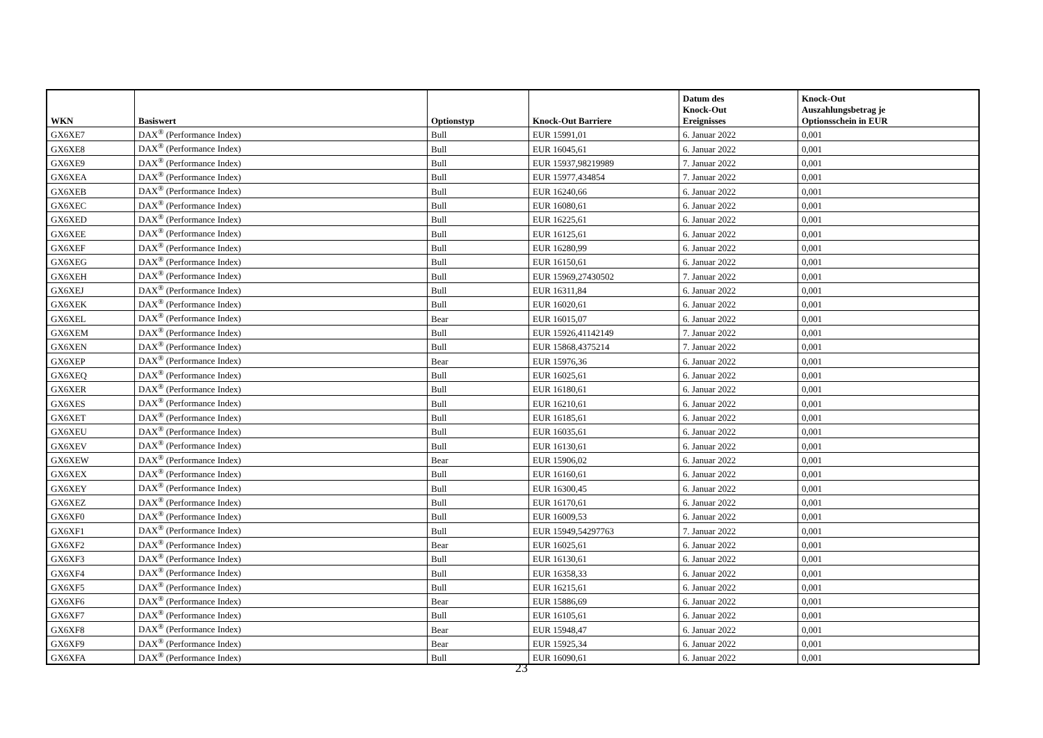| WKN | Basiswert | Optionstyp | Knock-Out Barriere | Datum des Knock-Out Ereignisses | Knock-Out Auszahlungsbetrag je Optionsschein in EUR |
| --- | --- | --- | --- | --- | --- |
| GX6XE7 | DAX<sup>®</sup> (Performance Index) | Bull | EUR 15991,01 | 6. Januar 2022 | 0,001 |
| GX6XE8 | DAX<sup>®</sup> (Performance Index) | Bull | EUR 16045,61 | 6. Januar 2022 | 0,001 |
| GX6XE9 | DAX<sup>®</sup> (Performance Index) | Bull | EUR 15937,98219989 | 7. Januar 2022 | 0,001 |
| GX6XEA | DAX<sup>®</sup> (Performance Index) | Bull | EUR 15977,434854 | 7. Januar 2022 | 0,001 |
| GX6XEB | DAX<sup>®</sup> (Performance Index) | Bull | EUR 16240,66 | 6. Januar 2022 | 0,001 |
| GX6XEC | DAX<sup>®</sup> (Performance Index) | Bull | EUR 16080,61 | 6. Januar 2022 | 0,001 |
| GX6XED | DAX<sup>®</sup> (Performance Index) | Bull | EUR 16225,61 | 6. Januar 2022 | 0,001 |
| GX6XEE | DAX<sup>®</sup> (Performance Index) | Bull | EUR 16125,61 | 6. Januar 2022 | 0,001 |
| GX6XEF | DAX<sup>®</sup> (Performance Index) | Bull | EUR 16280,99 | 6. Januar 2022 | 0,001 |
| GX6XEG | DAX<sup>®</sup> (Performance Index) | Bull | EUR 16150,61 | 6. Januar 2022 | 0,001 |
| GX6XEH | DAX<sup>®</sup> (Performance Index) | Bull | EUR 15969,27430502 | 7. Januar 2022 | 0,001 |
| GX6XEJ | DAX<sup>®</sup> (Performance Index) | Bull | EUR 16311,84 | 6. Januar 2022 | 0,001 |
| GX6XEK | DAX<sup>®</sup> (Performance Index) | Bull | EUR 16020,61 | 6. Januar 2022 | 0,001 |
| GX6XEL | DAX<sup>®</sup> (Performance Index) | Bear | EUR 16015,07 | 6. Januar 2022 | 0,001 |
| GX6XEM | DAX<sup>®</sup> (Performance Index) | Bull | EUR 15926,41142149 | 7. Januar 2022 | 0,001 |
| GX6XEN | DAX<sup>®</sup> (Performance Index) | Bull | EUR 15868,4375214 | 7. Januar 2022 | 0,001 |
| GX6XEP | DAX<sup>®</sup> (Performance Index) | Bear | EUR 15976,36 | 6. Januar 2022 | 0,001 |
| GX6XEQ | DAX<sup>®</sup> (Performance Index) | Bull | EUR 16025,61 | 6. Januar 2022 | 0,001 |
| GX6XER | DAX<sup>®</sup> (Performance Index) | Bull | EUR 16180,61 | 6. Januar 2022 | 0,001 |
| GX6XES | DAX<sup>®</sup> (Performance Index) | Bull | EUR 16210,61 | 6. Januar 2022 | 0,001 |
| GX6XET | DAX<sup>®</sup> (Performance Index) | Bull | EUR 16185,61 | 6. Januar 2022 | 0,001 |
| GX6XEU | DAX<sup>®</sup> (Performance Index) | Bull | EUR 16035,61 | 6. Januar 2022 | 0,001 |
| GX6XEV | DAX<sup>®</sup> (Performance Index) | Bull | EUR 16130,61 | 6. Januar 2022 | 0,001 |
| GX6XEW | DAX<sup>®</sup> (Performance Index) | Bear | EUR 15906,02 | 6. Januar 2022 | 0,001 |
| GX6XEX | DAX<sup>®</sup> (Performance Index) | Bull | EUR 16160,61 | 6. Januar 2022 | 0,001 |
| GX6XEY | DAX<sup>®</sup> (Performance Index) | Bull | EUR 16300,45 | 6. Januar 2022 | 0,001 |
| GX6XEZ | DAX<sup>®</sup> (Performance Index) | Bull | EUR 16170,61 | 6. Januar 2022 | 0,001 |
| GX6XF0 | DAX<sup>®</sup> (Performance Index) | Bull | EUR 16009,53 | 6. Januar 2022 | 0,001 |
| GX6XF1 | DAX<sup>®</sup> (Performance Index) | Bull | EUR 15949,54297763 | 7. Januar 2022 | 0,001 |
| GX6XF2 | DAX<sup>®</sup> (Performance Index) | Bear | EUR 16025,61 | 6. Januar 2022 | 0,001 |
| GX6XF3 | DAX<sup>®</sup> (Performance Index) | Bull | EUR 16130,61 | 6. Januar 2022 | 0,001 |
| GX6XF4 | DAX<sup>®</sup> (Performance Index) | Bull | EUR 16358,33 | 6. Januar 2022 | 0,001 |
| GX6XF5 | DAX<sup>®</sup> (Performance Index) | Bull | EUR 16215,61 | 6. Januar 2022 | 0,001 |
| GX6XF6 | DAX<sup>®</sup> (Performance Index) | Bear | EUR 15886,69 | 6. Januar 2022 | 0,001 |
| GX6XF7 | DAX<sup>®</sup> (Performance Index) | Bull | EUR 16105,61 | 6. Januar 2022 | 0,001 |
| GX6XF8 | DAX<sup>®</sup> (Performance Index) | Bear | EUR 15948,47 | 6. Januar 2022 | 0,001 |
| GX6XF9 | DAX<sup>®</sup> (Performance Index) | Bear | EUR 15925,34 | 6. Januar 2022 | 0,001 |
| GX6XFA | DAX<sup>®</sup> (Performance Index) | Bull | EUR 16090,61 | 6. Januar 2022 | 0,001 |
23